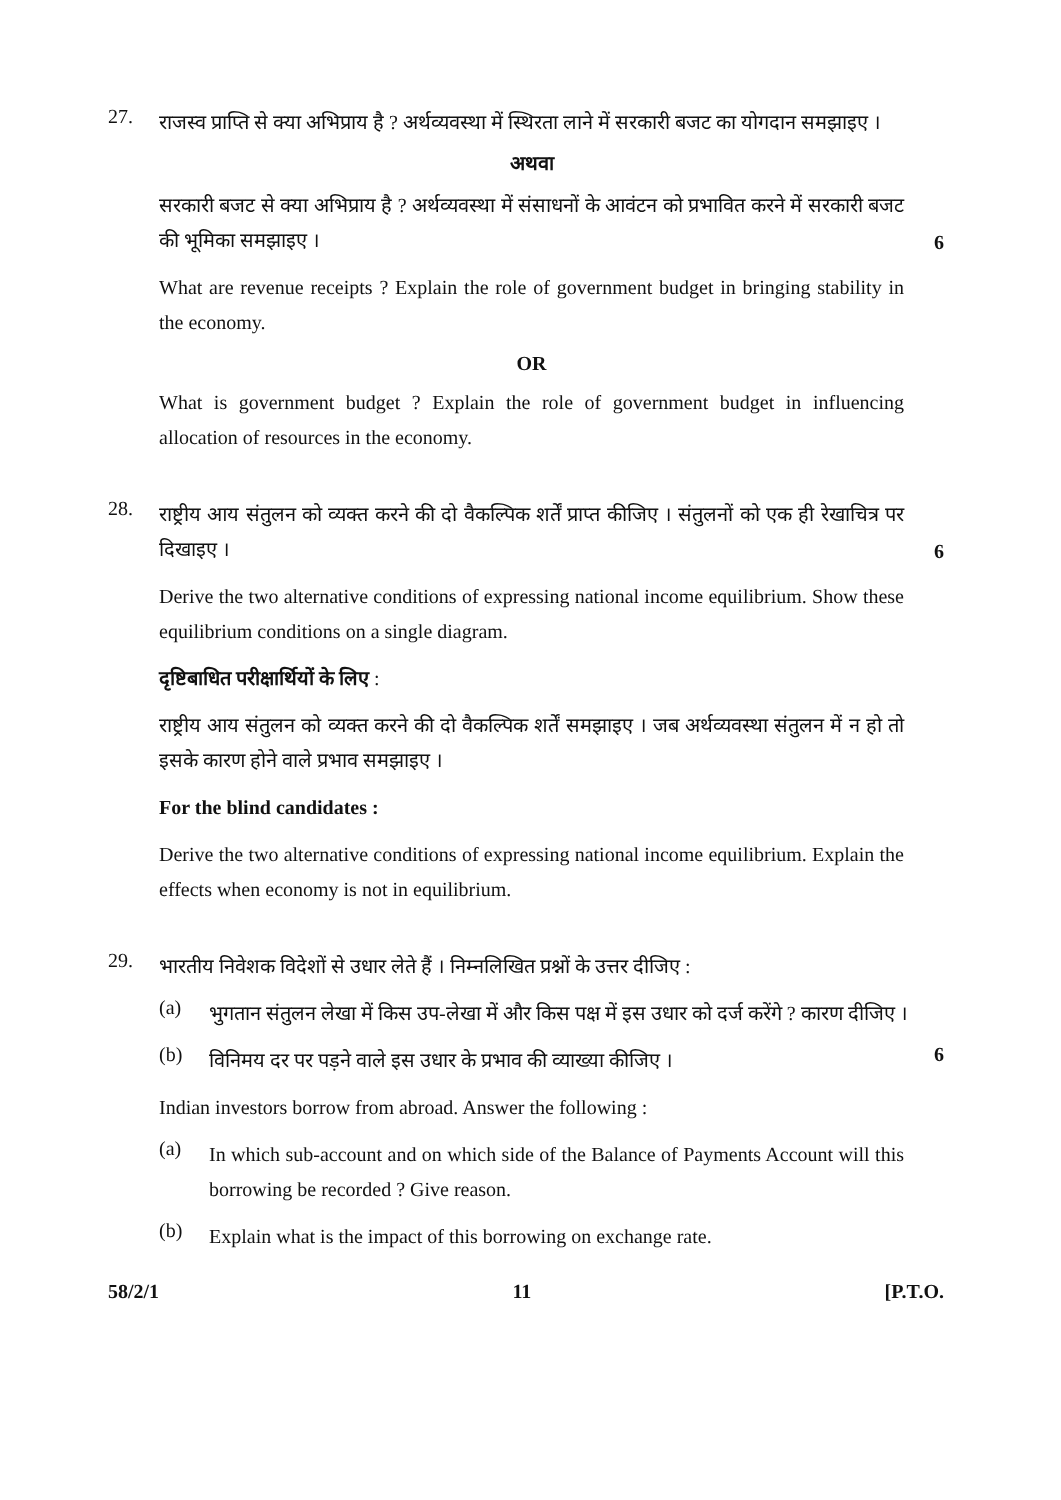27.
राजस्व प्राप्ति से क्या अभिप्राय है ? अर्थव्यवस्था में स्थिरता लाने में सरकारी बजट का योगदान समझाइए ।
अथवा
सरकारी बजट से क्या अभिप्राय है ? अर्थव्यवस्था में संसाधनों के आवंटन को प्रभावित करने में सरकारी बजट की भूमिका समझाइए ।
6
What are revenue receipts ? Explain the role of government budget in bringing stability in the economy.
OR
What is government budget ? Explain the role of government budget in influencing allocation of resources in the economy.
28.
राष्ट्रीय आय संतुलन को व्यक्त करने की दो वैकल्पिक शर्तें प्राप्त कीजिए । संतुलनों को एक ही रेखाचित्र पर दिखाइए ।
6
Derive the two alternative conditions of expressing national income equilibrium. Show these equilibrium conditions on a single diagram.
दृष्टिबाधित परीक्षार्थियों के लिए :
राष्ट्रीय आय संतुलन को व्यक्त करने की दो वैकल्पिक शर्तें समझाइए । जब अर्थव्यवस्था संतुलन में न हो तो इसके कारण होने वाले प्रभाव समझाइए ।
For the blind candidates :
Derive the two alternative conditions of expressing national income equilibrium. Explain the effects when economy is not in equilibrium.
29.
भारतीय निवेशक विदेशों से उधार लेते हैं । निम्नलिखित प्रश्नों के उत्तर दीजिए :
(a)
भुगतान संतुलन लेखा में किस उप-लेखा में और किस पक्ष में इस उधार को दर्ज करेंगे ? कारण दीजिए ।
(b)
विनिमय दर पर पड़ने वाले इस उधार के प्रभाव की व्याख्या कीजिए ।
6
Indian investors borrow from abroad. Answer the following :
(a)
In which sub-account and on which side of the Balance of Payments Account will this borrowing be recorded ? Give reason.
(b)
Explain what is the impact of this borrowing on exchange rate.
58/2/1 11 [P.T.O.